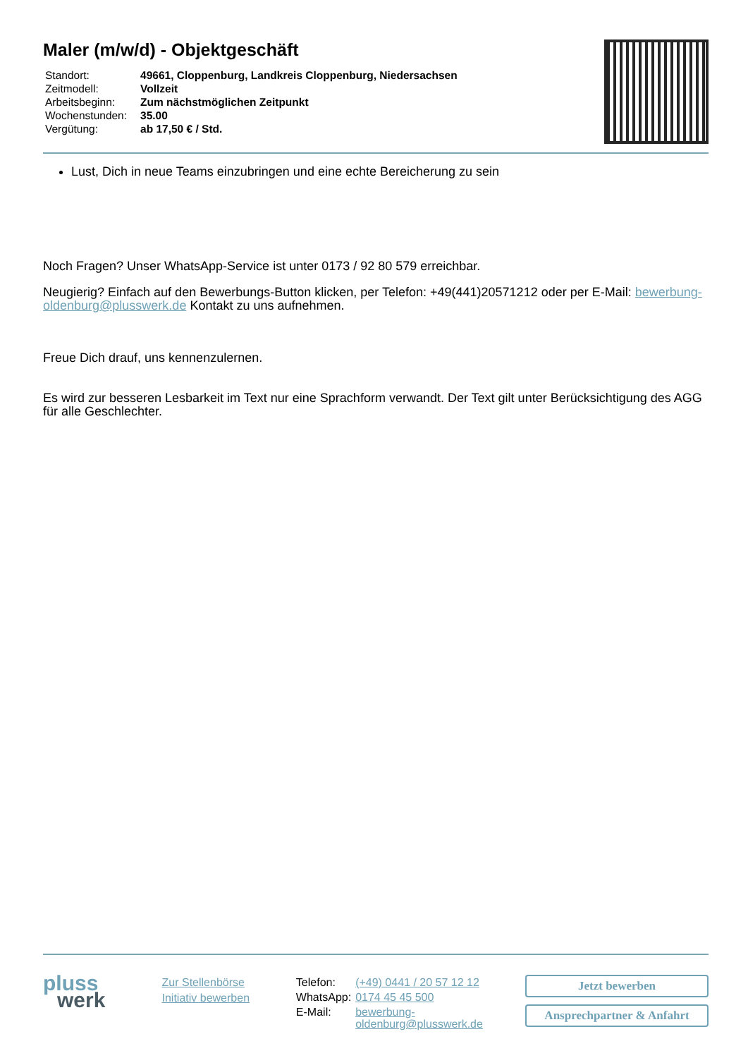Maler (m/w/d) - Objektgeschäft
| Standort: | 49661, Cloppenburg, Landkreis Cloppenburg, Niedersachsen |
| Zeitmodell: | Vollzeit |
| Arbeitsbeginn: | Zum nächstmöglichen Zeitpunkt |
| Wochenstunden: | 35.00 |
| Vergütung: | ab 17,50 € / Std. |
Lust, Dich in neue Teams einzubringen und eine echte Bereicherung zu sein
Noch Fragen? Unser WhatsApp-Service ist unter 0173 / 92 80 579 erreichbar.
Neugierig? Einfach auf den Bewerbungs-Button klicken, per Telefon: +49(441)20571212 oder per E-Mail: bewerbung-oldenburg@plusswerk.de Kontakt zu uns aufnehmen.
Freue Dich drauf, uns kennenzulernen.
Es wird zur besseren Lesbarkeit im Text nur eine Sprachform verwandt. Der Text gilt unter Berücksichtigung des AGG für alle Geschlechter.
pluss
werk
Zur Stellenbörse
Initiativ bewerben
| Telefon: | (+49) 0441 / 20 57 12 12 |
| WhatsApp: | 0174 45 45 500 |
| E-Mail: | bewerbung-oldenburg@plusswerk.de |
Jetzt bewerben
Ansprechpartner & Anfahrt